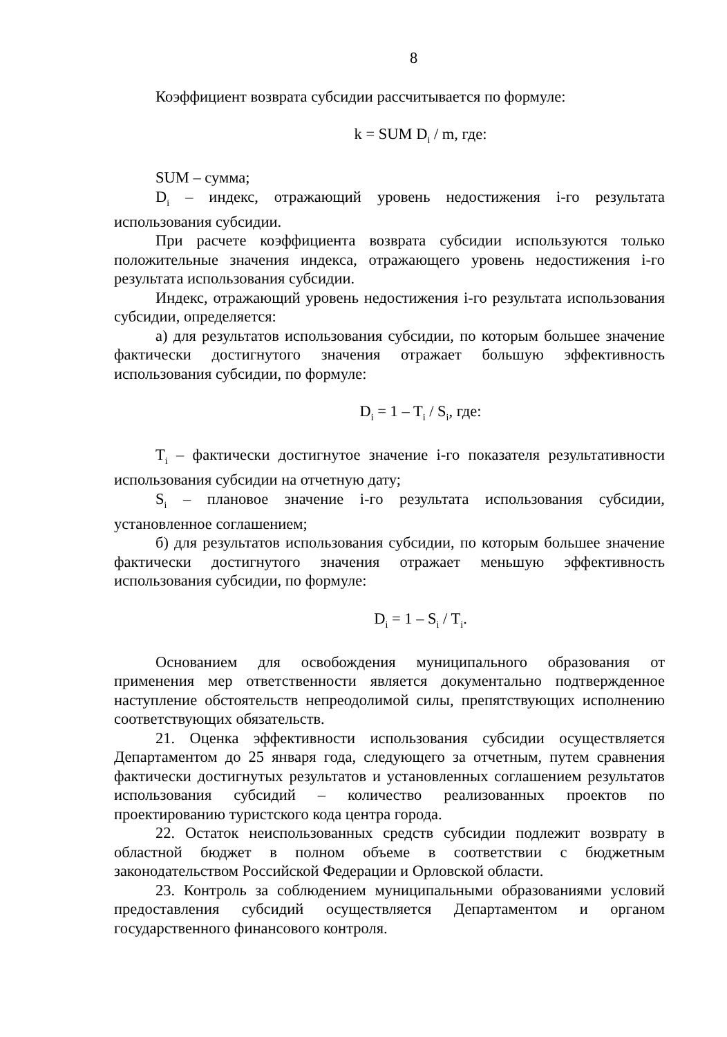8
Коэффициент возврата субсидии рассчитывается по формуле:
k = SUM D<sub>i</sub> / m, где:
SUM – сумма;
D<sub>i</sub> – индекс, отражающий уровень недостижения i-го результата использования субсидии.
При расчете коэффициента возврата субсидии используются только положительные значения индекса, отражающего уровень недостижения i-го результата использования субсидии.
Индекс, отражающий уровень недостижения i-го результата использования субсидии, определяется:
а) для результатов использования субсидии, по которым большее значение фактически достигнутого значения отражает большую эффективность использования субсидии, по формуле:
D<sub>i</sub> = 1 – T<sub>i</sub> / S<sub>i</sub>, где:
T<sub>i</sub> – фактически достигнутое значение i-го показателя результативности использования субсидии на отчетную дату;
S<sub>i</sub> – плановое значение i-го результата использования субсидии, установленное соглашением;
б) для результатов использования субсидии, по которым большее значение фактически достигнутого значения отражает меньшую эффективность использования субсидии, по формуле:
D<sub>i</sub> = 1 – S<sub>i</sub> / T<sub>i</sub>.
Основанием для освобождения муниципального образования от применения мер ответственности является документально подтвержденное наступление обстоятельств непреодолимой силы, препятствующих исполнению соответствующих обязательств.
21. Оценка эффективности использования субсидии осуществляется Департаментом до 25 января года, следующего за отчетным, путем сравнения фактически достигнутых результатов и установленных соглашением результатов использования субсидий – количество реализованных проектов по проектированию туристского кода центра города.
22. Остаток неиспользованных средств субсидии подлежит возврату в областной бюджет в полном объеме в соответствии с бюджетным законодательством Российской Федерации и Орловской области.
23. Контроль за соблюдением муниципальными образованиями условий предоставления субсидий осуществляется Департаментом и органом государственного финансового контроля.